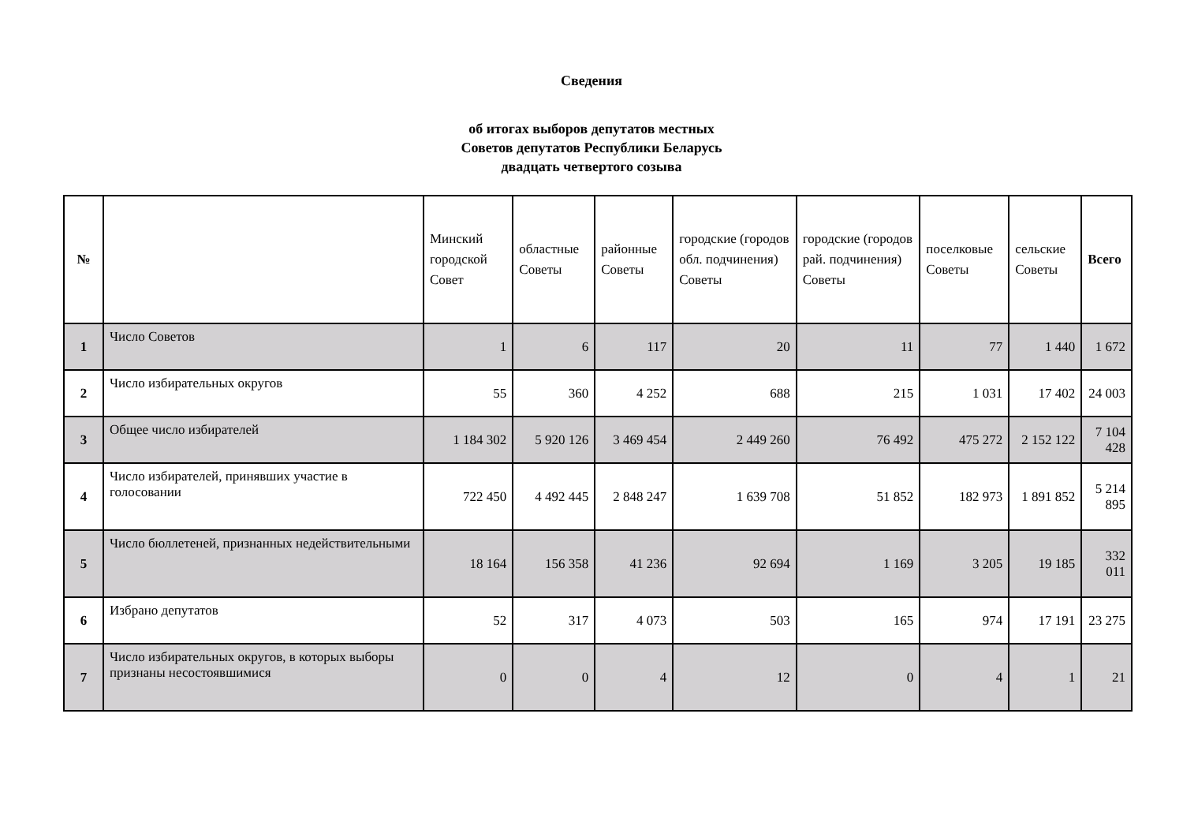Сведения
об итогах выборов депутатов местных
Советов депутатов Республики Беларусь
двадцать четвертого созыва
| № | | Минский городской Совет | областные Советы | районные Советы | городские (городов обл. подчинения) Советы | городские (городов рай. подчинения) Советы | поселковые Советы | сельские Советы | Всего |
| --- | --- | --- | --- | --- | --- | --- | --- | --- | --- |
| 1 | Число Советов | 1 | 6 | 117 | 20 | 11 | 77 | 1 440 | 1 672 |
| 2 | Число избирательных округов | 55 | 360 | 4 252 | 688 | 215 | 1 031 | 17 402 | 24 003 |
| 3 | Общее число избирателей | 1 184 302 | 5 920 126 | 3 469 454 | 2 449 260 | 76 492 | 475 272 | 2 152 122 | 7 104 428 |
| 4 | Число избирателей, принявших участие в голосовании | 722 450 | 4 492 445 | 2 848 247 | 1 639 708 | 51 852 | 182 973 | 1 891 852 | 5 214 895 |
| 5 | Число бюллетеней, признанных недействительными | 18 164 | 156 358 | 41 236 | 92 694 | 1 169 | 3 205 | 19 185 | 332 011 |
| 6 | Избрано депутатов | 52 | 317 | 4 073 | 503 | 165 | 974 | 17 191 | 23 275 |
| 7 | Число избирательных округов, в которых выборы признаны несостоявшимися | 0 | 0 | 4 | 12 | 0 | 4 | 1 | 21 |